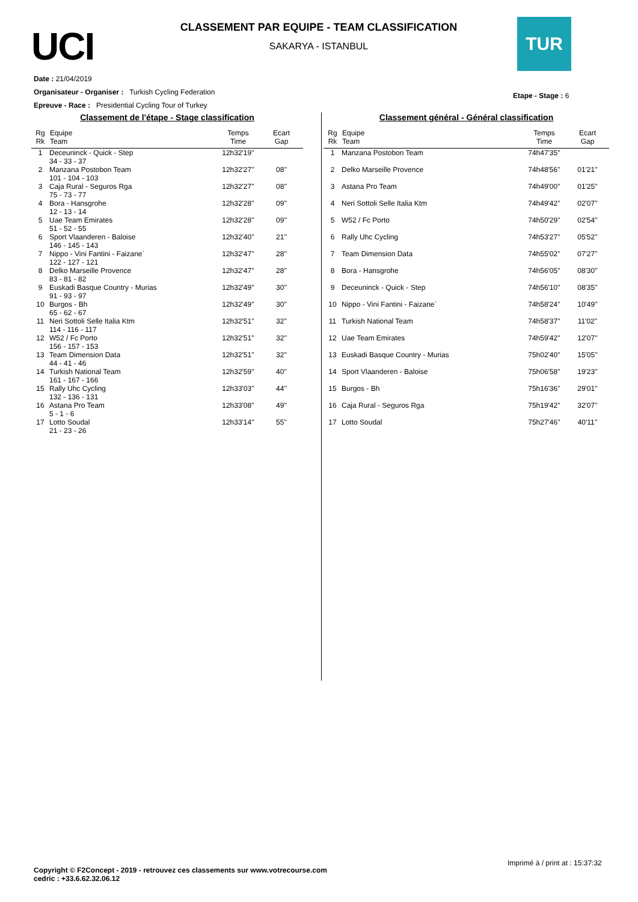UCI
CLASSEMENT PAR EQUIPE - TEAM CLASSIFICATION
SAKARYA - ISTANBUL
TUR
Date : 21/04/2019
Organisateur - Organiser : Turkish Cycling Federation
Epreuve - Race : Presidential Cycling Tour of Turkey
Etape - Stage : 6
Classement de l'étape - Stage classification
| Rg Rk | Equipe Team | Temps Time | Ecart Gap |
| --- | --- | --- | --- |
| 1 | Deceuninck - Quick - Step 34 - 33 - 37 | 12h32'19'' | |
| 2 | Manzana Postobon Team 101 - 104 - 103 | 12h32'27'' | 08'' |
| 3 | Caja Rural - Seguros Rga 75 - 73 - 77 | 12h32'27'' | 08'' |
| 4 | Bora - Hansgrohe 12 - 13 - 14 | 12h32'28'' | 09'' |
| 5 | Uae Team Emirates 51 - 52 - 55 | 12h32'28'' | 09'' |
| 6 | Sport Vlaanderen - Baloise 146 - 145 - 143 | 12h32'40'' | 21'' |
| 7 | Nippo - Vini Fantini - Faizane` 122 - 127 - 121 | 12h32'47'' | 28'' |
| 8 | Delko Marseille Provence 83 - 81 - 82 | 12h32'47'' | 28'' |
| 9 | Euskadi Basque Country - Murias 91 - 93 - 97 | 12h32'49'' | 30'' |
| 10 | Burgos - Bh 65 - 62 - 67 | 12h32'49'' | 30'' |
| 11 | Neri Sottoli Selle Italia Ktm 114 - 116 - 117 | 12h32'51'' | 32'' |
| 12 | W52 / Fc Porto 156 - 157 - 153 | 12h32'51'' | 32'' |
| 13 | Team Dimension Data 44 - 41 - 46 | 12h32'51'' | 32'' |
| 14 | Turkish National Team 161 - 167 - 166 | 12h32'59'' | 40'' |
| 15 | Rally Uhc Cycling 132 - 136 - 131 | 12h33'03'' | 44'' |
| 16 | Astana Pro Team 5 - 1 - 6 | 12h33'08'' | 49'' |
| 17 | Lotto Soudal 21 - 23 - 26 | 12h33'14'' | 55'' |
Classement général - Général classification
| Rg Rk | Equipe Team | Temps Time | Ecart Gap |
| --- | --- | --- | --- |
| 1 | Manzana Postobon Team | 74h47'35'' | |
| 2 | Delko Marseille Provence | 74h48'56'' | 01'21'' |
| 3 | Astana Pro Team | 74h49'00'' | 01'25'' |
| 4 | Neri Sottoli Selle Italia Ktm | 74h49'42'' | 02'07'' |
| 5 | W52 / Fc Porto | 74h50'29'' | 02'54'' |
| 6 | Rally Uhc Cycling | 74h53'27'' | 05'52'' |
| 7 | Team Dimension Data | 74h55'02'' | 07'27'' |
| 8 | Bora - Hansgrohe | 74h56'05'' | 08'30'' |
| 9 | Deceuninck - Quick - Step | 74h56'10'' | 08'35'' |
| 10 | Nippo - Vini Fantini - Faizane` | 74h58'24'' | 10'49'' |
| 11 | Turkish National Team | 74h58'37'' | 11'02'' |
| 12 | Uae Team Emirates | 74h59'42'' | 12'07'' |
| 13 | Euskadi Basque Country - Murias | 75h02'40'' | 15'05'' |
| 14 | Sport Vlaanderen - Baloise | 75h06'58'' | 19'23'' |
| 15 | Burgos - Bh | 75h16'36'' | 29'01'' |
| 16 | Caja Rural - Seguros Rga | 75h19'42'' | 32'07'' |
| 17 | Lotto Soudal | 75h27'46'' | 40'11'' |
Imprimé à / print at : 15:37:32
Copyright © F2Concept - 2019 - retrouvez ces classements sur www.votrecourse.com
cedric : +33.6.62.32.06.12